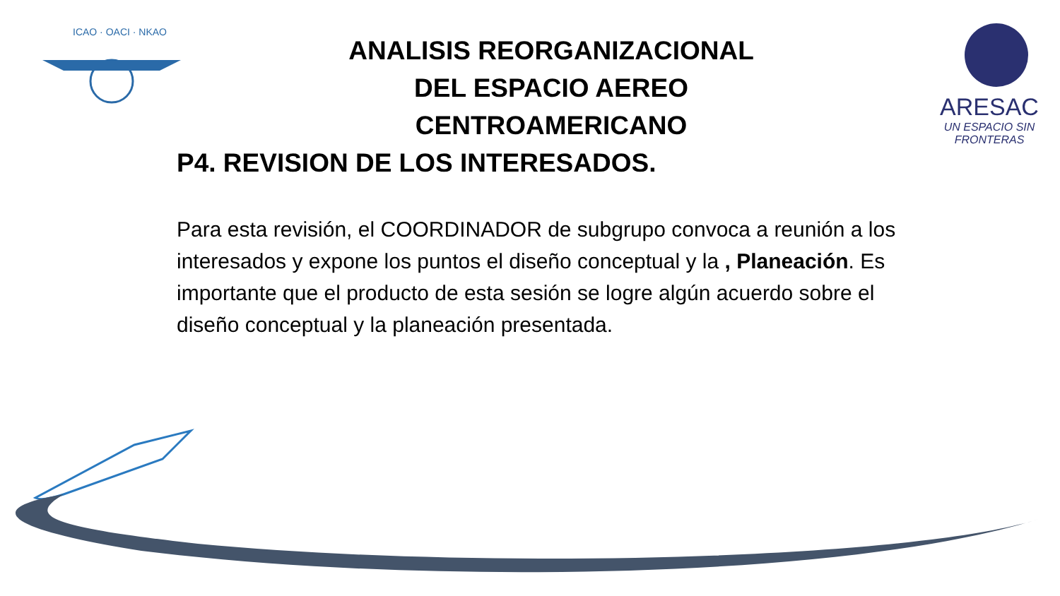ICAO · OACI · NKAO
ARESAC
UN ESPACIO SIN FRONTERAS
ANALISIS REORGANIZACIONAL
DEL ESPACIO AEREO
CENTROAMERICANO
P4. REVISION DE LOS INTERESADOS.
Para esta revisión, el COORDINADOR de subgrupo convoca a reunión a los interesados y expone los puntos el diseño conceptual y la , Planeación. Es importante que el producto de esta sesión se logre algún acuerdo sobre el diseño conceptual y la planeación presentada.